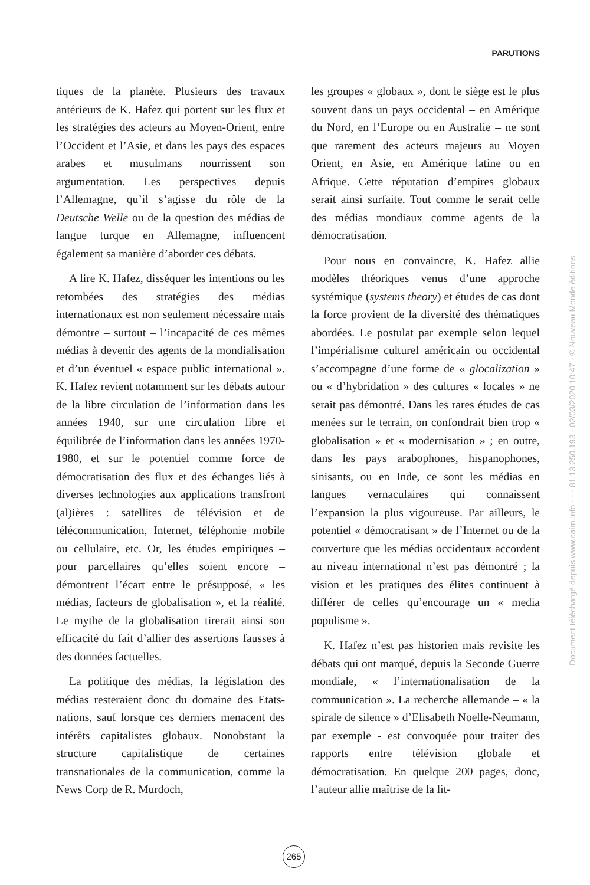PARUTIONS
tiques de la planète. Plusieurs des travaux antérieurs de K. Hafez qui portent sur les flux et les stratégies des acteurs au Moyen-Orient, entre l’Occident et l’Asie, et dans les pays des espaces arabes et musulmans nourrissent son argumentation. Les perspectives depuis l’Allemagne, qu’il s’agisse du rôle de la Deutsche Welle ou de la question des médias de langue turque en Allemagne, influencent également sa manière d’aborder ces débats.
A lire K. Hafez, disséquer les intentions ou les retombées des stratégies des médias internationaux est non seulement nécessaire mais démontre – surtout – l’incapacité de ces mêmes médias à devenir des agents de la mondialisation et d’un éventuel « espace public international ». K. Hafez revient notamment sur les débats autour de la libre circulation de l’information dans les années 1940, sur une circulation libre et équilibrée de l’information dans les années 1970-1980, et sur le potentiel comme force de démocratisation des flux et des échanges liés à diverses technologies aux applications transfront (al)ières : satellites de télévision et de télécommunication, Internet, téléphonie mobile ou cellulaire, etc. Or, les études empiriques – pour parcellaires qu’elles soient encore – démontrent l’écart entre le présupposé, « les médias, facteurs de globalisation », et la réalité. Le mythe de la globalisation tirerait ainsi son efficacité du fait d’allier des assertions fausses à des données factuelles.
La politique des médias, la législation des médias resteraient donc du domaine des Etats-nations, sauf lorsque ces derniers menacent des intérêts capitalistes globaux. Nonobstant la structure capitalistique de certaines transnationales de la communication, comme la News Corp de R. Murdoch,
les groupes « globaux », dont le siège est le plus souvent dans un pays occidental – en Amérique du Nord, en l’Europe ou en Australie – ne sont que rarement des acteurs majeurs au Moyen Orient, en Asie, en Amérique latine ou en Afrique. Cette réputation d’empires globaux serait ainsi surfaite. Tout comme le serait celle des médias mondiaux comme agents de la démocratisation.
Pour nous en convaincre, K. Hafez allie modèles théoriques venus d’une approche systémique (systems theory) et études de cas dont la force provient de la diversité des thématiques abordées. Le postulat par exemple selon lequel l’impérialisme culturel américain ou occidental s’accompagne d’une forme de « glocalization » ou « d’hybridation » des cultures « locales » ne serait pas démontré. Dans les rares études de cas menées sur le terrain, on confondrait bien trop « globalisation » et « modernisation » ; en outre, dans les pays arabophones, hispanophones, sinisants, ou en Inde, ce sont les médias en langues vernaculaires qui connaissent l’expansion la plus vigoureuse. Par ailleurs, le potentiel « démocratisant » de l’Internet ou de la couverture que les médias occidentaux accordent au niveau international n’est pas démontré ; la vision et les pratiques des élites continuent à différer de celles qu’encourage un « media populisme ».
K. Hafez n’est pas historien mais revisite les débats qui ont marqué, depuis la Seconde Guerre mondiale, « l’internationalisation de la communication ». La recherche allemande – « la spirale de silence » d’Elisabeth Noelle-Neumann, par exemple - est convoquée pour traiter des rapports entre télévision globale et démocratisation. En quelque 200 pages, donc, l’auteur allie maîtrise de la lit-
265
Document téléchargé depuis www.cairn.info - - - 81.13.250.193 - 02/03/2020 10:47 - © Nouveau Monde éditions